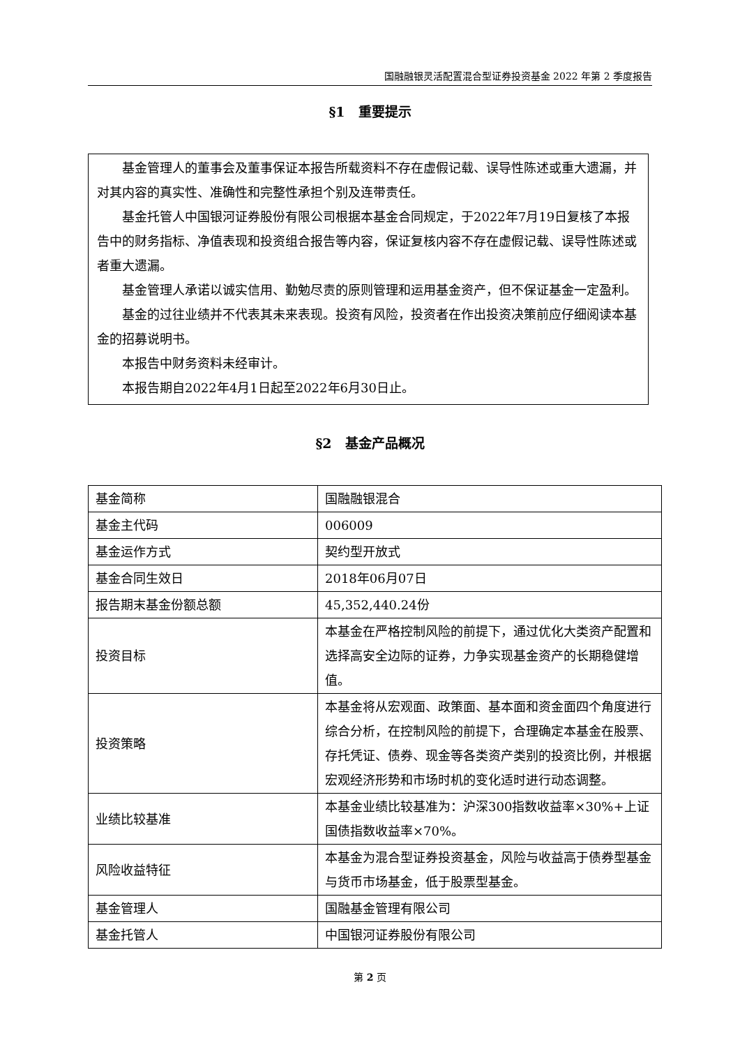国融融银灵活配置混合型证券投资基金 2022 年第 2 季度报告
§1　重要提示
基金管理人的董事会及董事保证本报告所载资料不存在虚假记载、误导性陈述或重大遗漏，并对其内容的真实性、准确性和完整性承担个别及连带责任。
基金托管人中国银河证券股份有限公司根据本基金合同规定，于2022年7月19日复核了本报告中的财务指标、净值表现和投资组合报告等内容，保证复核内容不存在虚假记载、误导性陈述或者重大遗漏。
基金管理人承诺以诚实信用、勤勉尽责的原则管理和运用基金资产，但不保证基金一定盈利。
基金的过往业绩并不代表其未来表现。投资有风险，投资者在作出投资决策前应仔细阅读本基金的招募说明书。
本报告中财务资料未经审计。
本报告期自2022年4月1日起至2022年6月30日止。
§2　基金产品概况
| 基金简称 | 国融融银混合 |
| 基金主代码 | 006009 |
| 基金运作方式 | 契约型开放式 |
| 基金合同生效日 | 2018年06月07日 |
| 报告期末基金份额总额 | 45,352,440.24份 |
| 投资目标 | 本基金在严格控制风险的前提下，通过优化大类资产配置和选择高安全边际的证券，力争实现基金资产的长期稳健增值。 |
| 投资策略 | 本基金将从宏观面、政策面、基本面和资金面四个角度进行综合分析，在控制风险的前提下，合理确定本基金在股票、存托凭证、债券、现金等各类资产类别的投资比例，并根据宏观经济形势和市场时机的变化适时进行动态调整。 |
| 业绩比较基准 | 本基金业绩比较基准为：沪深300指数收益率×30%+上证国债指数收益率×70%。 |
| 风险收益特征 | 本基金为混合型证券投资基金，风险与收益高于债券型基金与货币市场基金，低于股票型基金。 |
| 基金管理人 | 国融基金管理有限公司 |
| 基金托管人 | 中国银河证券股份有限公司 |
第 2 页